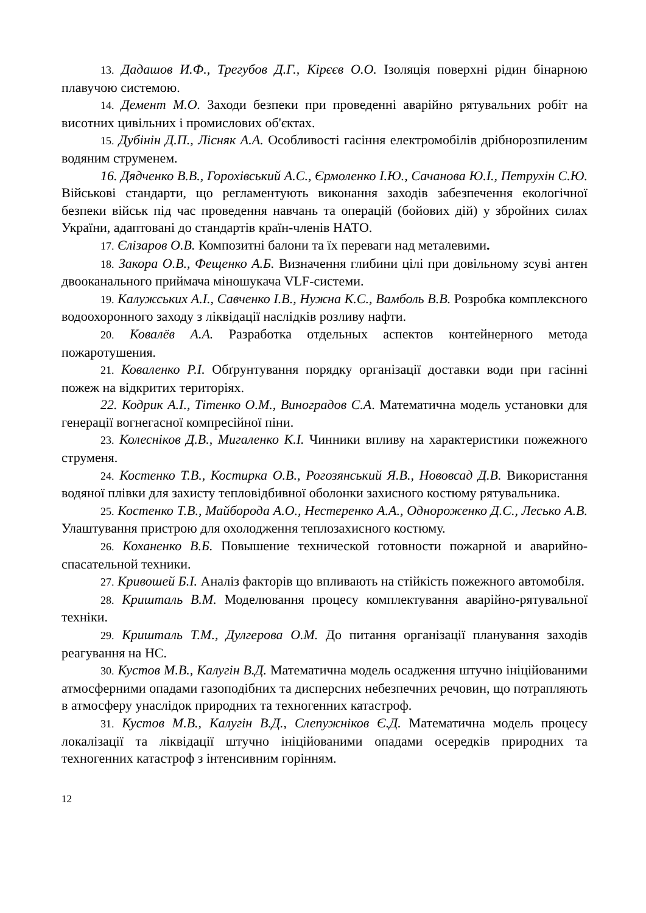13. Дадашов И.Ф., Трегубов Д.Г., Кірєєв О.О. Ізоляція поверхні рідин бінарною плавучою системою.
14. Демент М.О. Заходи безпеки при проведенні аварійно рятувальних робіт на висотних цивільних і промислових об'єктах.
15. Дубінін Д.П., Лісняк А.А. Особливості гасіння електромобілів дрібнорозпиленим водяним струменем.
16. Дядченко В.В., Горохівський А.С., Єрмоленко І.Ю., Сачанова Ю.І., Петрухін С.Ю. Військові стандарти, що регламентують виконання заходів забезпечення екологічної безпеки військ під час проведення навчань та операцій (бойових дій) у збройних силах України, адаптовані до стандартів країн-членів НАТО.
17. Єлізаров О.В. Композитні балони та їх переваги над металевими.
18. Закора О.В., Фещенко А.Б. Визначення глибини цілі при довільному зсуві антен двооканального приймача міношукача VLF-системи.
19. Калужських А.І., Савченко І.В., Нужна К.С., Вамболь В.В. Розробка комплексного водоохоронного заходу з ліквідації наслідків розливу нафти.
20. Ковалёв А.А. Разработка отдельных аспектов контейнерного метода пожаротушения.
21. Коваленко Р.І. Обґрунтування порядку організації доставки води при гасінні пожеж на відкритих територіях.
22. Кодрик А.І., Тітенко О.М., Виноградов С.А. Математична модель установки для генерації вогнегасної компресійної піни.
23. Колесніков Д.В., Мигаленко К.І. Чинники впливу на характеристики пожежного струменя.
24. Костенко Т.В., Костирка О.В., Рогозянський Я.В., Нововсад Д.В. Використання водяної плівки для захисту тепловідбивної оболонки захисного костюму рятувальника.
25. Костенко Т.В., Майборода А.О., Нестеренко А.А., Однороженко Д.С., Лесько А.В. Улаштування пристрою для охолодження теплозахисного костюму.
26. Коханенко В.Б. Повышение технической готовности пожарной и аварийно-спасательной техники.
27. Кривошей Б.І. Аналіз факторів що впливають на стійкість пожежного автомобіля.
28. Кришталь В.М. Моделювання процесу комплектування аварійно-рятувальної техніки.
29. Кришталь Т.М., Дулгерова О.М. До питання організації планування заходів реагування на НС.
30. Кустов М.В., Калугін В.Д. Математична модель осадження штучно ініційованими атмосферними опадами газоподібних та дисперсних небезпечних речовин, що потрапляють в атмосферу унаслідок природних та техногенних катастроф.
31. Кустов М.В., Калугін В.Д., Слепужніков Є.Д. Математична модель процесу локалізації та ліквідації штучно ініційованими опадами осередків природних та техногенних катастроф з інтенсивним горінням.
12